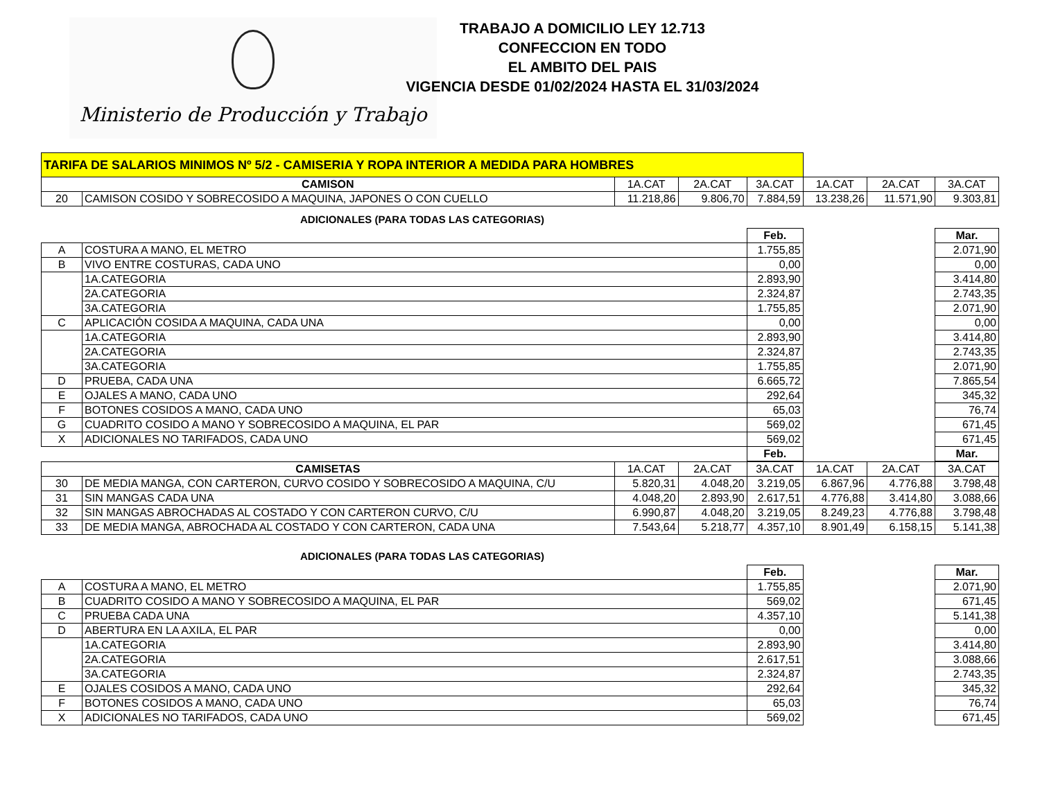Ministerio de Producción y Trabajo
TRABAJO A DOMICILIO LEY 12.713
CONFECCION EN TODO
EL AMBITO DEL PAIS
VIGENCIA DESDE 01/02/2024 HASTA EL 31/03/2024
| TARIFA DE SALARIOS MINIMOS Nº 5/2 - CAMISERIA Y ROPA INTERIOR A MEDIDA PARA HOMBRES | | | | | | | |
| CAMISON | | 1A.CAT | 2A.CAT | 3A.CAT | 1A.CAT | 2A.CAT | 3A.CAT |
| 20 | CAMISON COSIDO Y SOBRECOSIDO A MAQUINA, JAPONES O CON CUELLO | 11.218,86 | 9.806,70 | 7.884,59 | 13.238,26 | 11.571,90 | 9.303,81 |
ADICIONALES (PARA TODAS LAS CATEGORIAS)
| | | Feb. | | Mar. |
| A | COSTURA A MANO, EL METRO | 1.755,85 | | 2.071,90 |
| B | VIVO ENTRE COSTURAS, CADA UNO | 0,00 | | 0,00 |
| | 1A.CATEGORIA | 2.893,90 | | 3.414,80 |
| | 2A.CATEGORIA | 2.324,87 | | 2.743,35 |
| | 3A.CATEGORIA | 1.755,85 | | 2.071,90 |
| C | APLICACIÓN COSIDA A MAQUINA, CADA UNA | 0,00 | | 0,00 |
| | 1A.CATEGORIA | 2.893,90 | | 3.414,80 |
| | 2A.CATEGORIA | 2.324,87 | | 2.743,35 |
| | 3A.CATEGORIA | 1.755,85 | | 2.071,90 |
| D | PRUEBA, CADA UNA | 6.665,72 | | 7.865,54 |
| E | OJALES A MANO, CADA UNO | 292,64 | | 345,32 |
| F | BOTONES COSIDOS A MANO, CADA UNO | 65,03 | | 76,74 |
| G | CUADRITO COSIDO A MANO Y SOBRECOSIDO A MAQUINA, EL PAR | 569,02 | | 671,45 |
| X | ADICIONALES NO TARIFADOS, CADA UNO | 569,02 | | 671,45 |
| | | Feb. | | Mar. |
| CAMISETAS | | 1A.CAT | 2A.CAT | 3A.CAT | 1A.CAT | 2A.CAT | 3A.CAT |
| 30 | DE MEDIA MANGA, CON CARTERON, CURVO COSIDO Y SOBRECOSIDO A MAQUINA, C/U | 5.820,31 | 4.048,20 | 3.219,05 | 6.867,96 | 4.776,88 | 3.798,48 |
| 31 | SIN MANGAS CADA UNA | 4.048,20 | 2.893,90 | 2.617,51 | 4.776,88 | 3.414,80 | 3.088,66 |
| 32 | SIN MANGAS ABROCHADAS AL COSTADO Y CON CARTERON CURVO, C/U | 6.990,87 | 4.048,20 | 3.219,05 | 8.249,23 | 4.776,88 | 3.798,48 |
| 33 | DE MEDIA MANGA, ABROCHADA AL COSTADO Y CON CARTERON, CADA UNA | 7.543,64 | 5.218,77 | 4.357,10 | 8.901,49 | 6.158,15 | 5.141,38 |
ADICIONALES (PARA TODAS LAS CATEGORIAS)
| | | Feb. | | Mar. |
| A | COSTURA A MANO, EL METRO | 1.755,85 | | 2.071,90 |
| B | CUADRITO COSIDO A MANO Y SOBRECOSIDO A MAQUINA, EL PAR | 569,02 | | 671,45 |
| C | PRUEBA CADA UNA | 4.357,10 | | 5.141,38 |
| D | ABERTURA EN LA AXILA, EL PAR | 0,00 | | 0,00 |
| | 1A.CATEGORIA | 2.893,90 | | 3.414,80 |
| | 2A.CATEGORIA | 2.617,51 | | 3.088,66 |
| | 3A.CATEGORIA | 2.324,87 | | 2.743,35 |
| E | OJALES COSIDOS A MANO, CADA UNO | 292,64 | | 345,32 |
| F | BOTONES COSIDOS A MANO, CADA UNO | 65,03 | | 76,74 |
| X | ADICIONALES NO TARIFADOS, CADA UNO | 569,02 | | 671,45 |